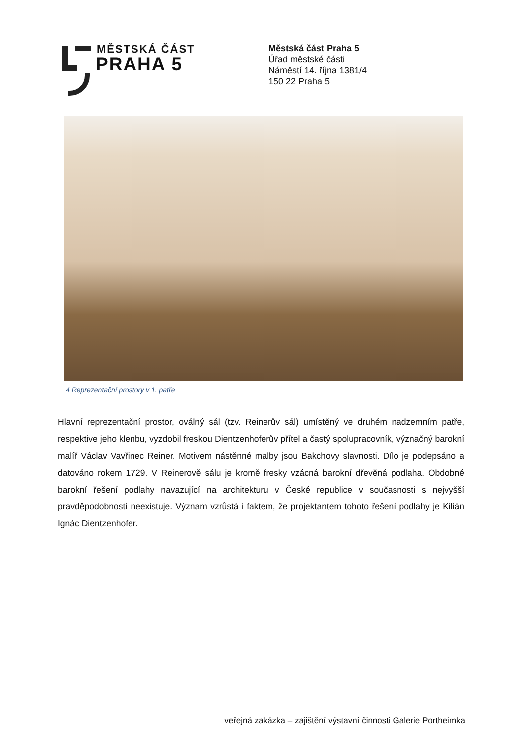MĚSTSKÁ ČÁST
PRAHA 5
Městská část Praha 5
Úřad městské části
Náměstí 14. října 1381/4
150 22 Praha 5
4 Reprezentační prostory v 1. patře
Hlavní reprezentační prostor, oválný sál (tzv. Reinerův sál) umístěný ve druhém nadzemním patře, respektive jeho klenbu, vyzdobil freskou Dientzenhoferův přítel a častý spolupracovník, význačný barokní malíř Václav Vavřinec Reiner. Motivem nástěnné malby jsou Bakchovy slavnosti. Dílo je podepsáno a datováno rokem 1729. V Reinerově sálu je kromě fresky vzácná barokní dřevěná podlaha. Obdobné barokní řešení podlahy navazující na architekturu v České republice v současnosti s nejvyšší pravděpodobností neexistuje. Význam vzrůstá i faktem, že projektantem tohoto řešení podlahy je Kilián Ignác Dientzenhofer.
veřejná zakázka – zajištění výstavní činnosti Galerie Portheimka